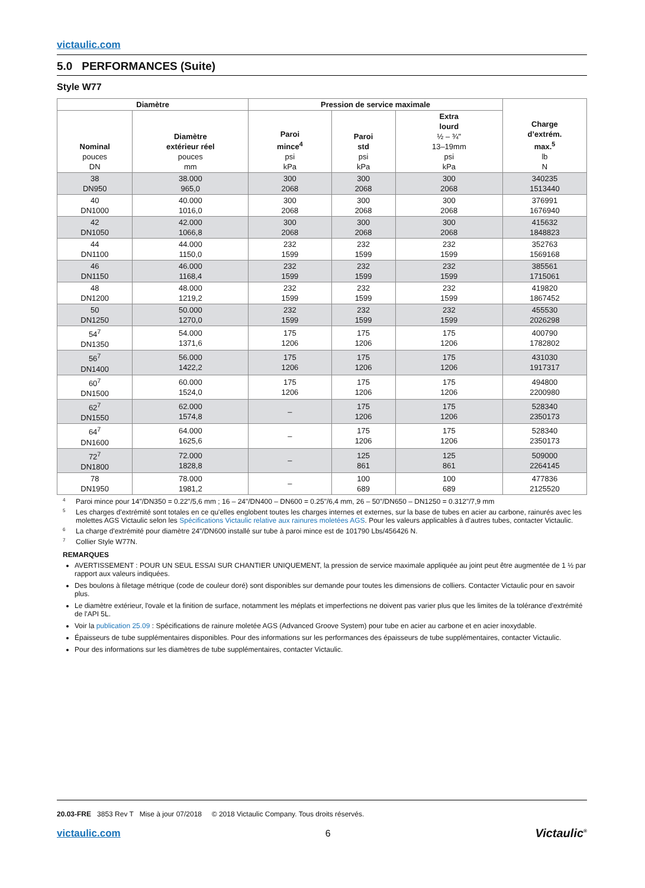victaulic.com
5.0 PERFORMANCES (Suite)
Style W77
| Diamètre | | Pression de service maximale | | | Charge d’extrém. max.<sup>5</sup> lb N |
| --- | --- | --- | --- | --- | --- |
| Nominal pouces DN | Diamètre extérieur réel pouces mm | Paroi mince<sup>4</sup> psi kPa | Paroi std psi kPa | Extra lourd ½ – ¾" 13–19mm psi kPa | |
| 38 DN950 | 38.000 965,0 | 300 2068 | 300 2068 | 300 2068 | 340235 1513440 |
| 40 DN1000 | 40.000 1016,0 | 300 2068 | 300 2068 | 300 2068 | 376991 1676940 |
| 42 DN1050 | 42.000 1066,8 | 300 2068 | 300 2068 | 300 2068 | 415632 1848823 |
| 44 DN1100 | 44.000 1150,0 | 232 1599 | 232 1599 | 232 1599 | 352763 1569168 |
| 46 DN1150 | 46.000 1168,4 | 232 1599 | 232 1599 | 232 1599 | 385561 1715061 |
| 48 DN1200 | 48.000 1219,2 | 232 1599 | 232 1599 | 232 1599 | 419820 1867452 |
| 50 DN1250 | 50.000 1270,0 | 232 1599 | 232 1599 | 232 1599 | 455530 2026298 |
| 54<sup>7</sup> DN1350 | 54.000 1371,6 | 175 1206 | 175 1206 | 175 1206 | 400790 1782802 |
| 56<sup>7</sup> DN1400 | 56.000 1422,2 | 175 1206 | 175 1206 | 175 1206 | 431030 1917317 |
| 60<sup>7</sup> DN1500 | 60.000 1524,0 | 175 1206 | 175 1206 | 175 1206 | 494800 2200980 |
| 62<sup>7</sup> DN1550 | 62.000 1574,8 | – | 175 1206 | 175 1206 | 528340 2350173 |
| 64<sup>7</sup> DN1600 | 64.000 1625,6 | – | 175 1206 | 175 1206 | 528340 2350173 |
| 72<sup>7</sup> DN1800 | 72.000 1828,8 | – | 125 861 | 125 861 | 509000 2264145 |
| 78 DN1950 | 78.000 1981,2 | – | 100 689 | 100 689 | 477836 2125520 |
4
Paroi mince pour 14"/DN350 = 0.22"/5,6 mm ; 16 – 24"/DN400 – DN600 = 0.25"/6,4 mm, 26 – 50"/DN650 – DN1250 = 0.312"/7,9 mm
5
Les charges d'extrémité sont totales en ce qu'elles englobent toutes les charges internes et externes, sur la base de tubes en acier au carbone, rainurés avec les molettes AGS Victaulic selon les Spécifications Victaulic relative aux rainures moletées AGS. Pour les valeurs applicables à d’autres tubes, contacter Victaulic.
6
La charge d'extrémité pour diamètre 24"/DN600 installé sur tube à paroi mince est de 101790 Lbs/456426 N.
7
Collier Style W77N.
REMARQUES
AVERTISSEMENT : POUR UN SEUL ESSAI SUR CHANTIER UNIQUEMENT, la pression de service maximale appliquée au joint peut être augmentée de 1 ½ par rapport aux valeurs indiquées.
Des boulons à filetage métrique (code de couleur doré) sont disponibles sur demande pour toutes les dimensions de colliers. Contacter Victaulic pour en savoir plus.
Le diamètre extérieur, l'ovale et la finition de surface, notamment les méplats et imperfections ne doivent pas varier plus que les limites de la tolérance d'extrémité de l'API 5L.
Voir la publication 25.09 : Spécifications de rainure moletée AGS (Advanced Groove System) pour tube en acier au carbone et en acier inoxydable.
Épaisseurs de tube supplémentaires disponibles. Pour des informations sur les performances des épaisseurs de tube supplémentaires, contacter Victaulic.
Pour des informations sur les diamètres de tube supplémentaires, contacter Victaulic.
20.03-FRE 3853 Rev T Mise à jour 07/2018 © 2018 Victaulic Company. Tous droits réservés.
victaulic.com 6 Victaulic<sup>®</sup>